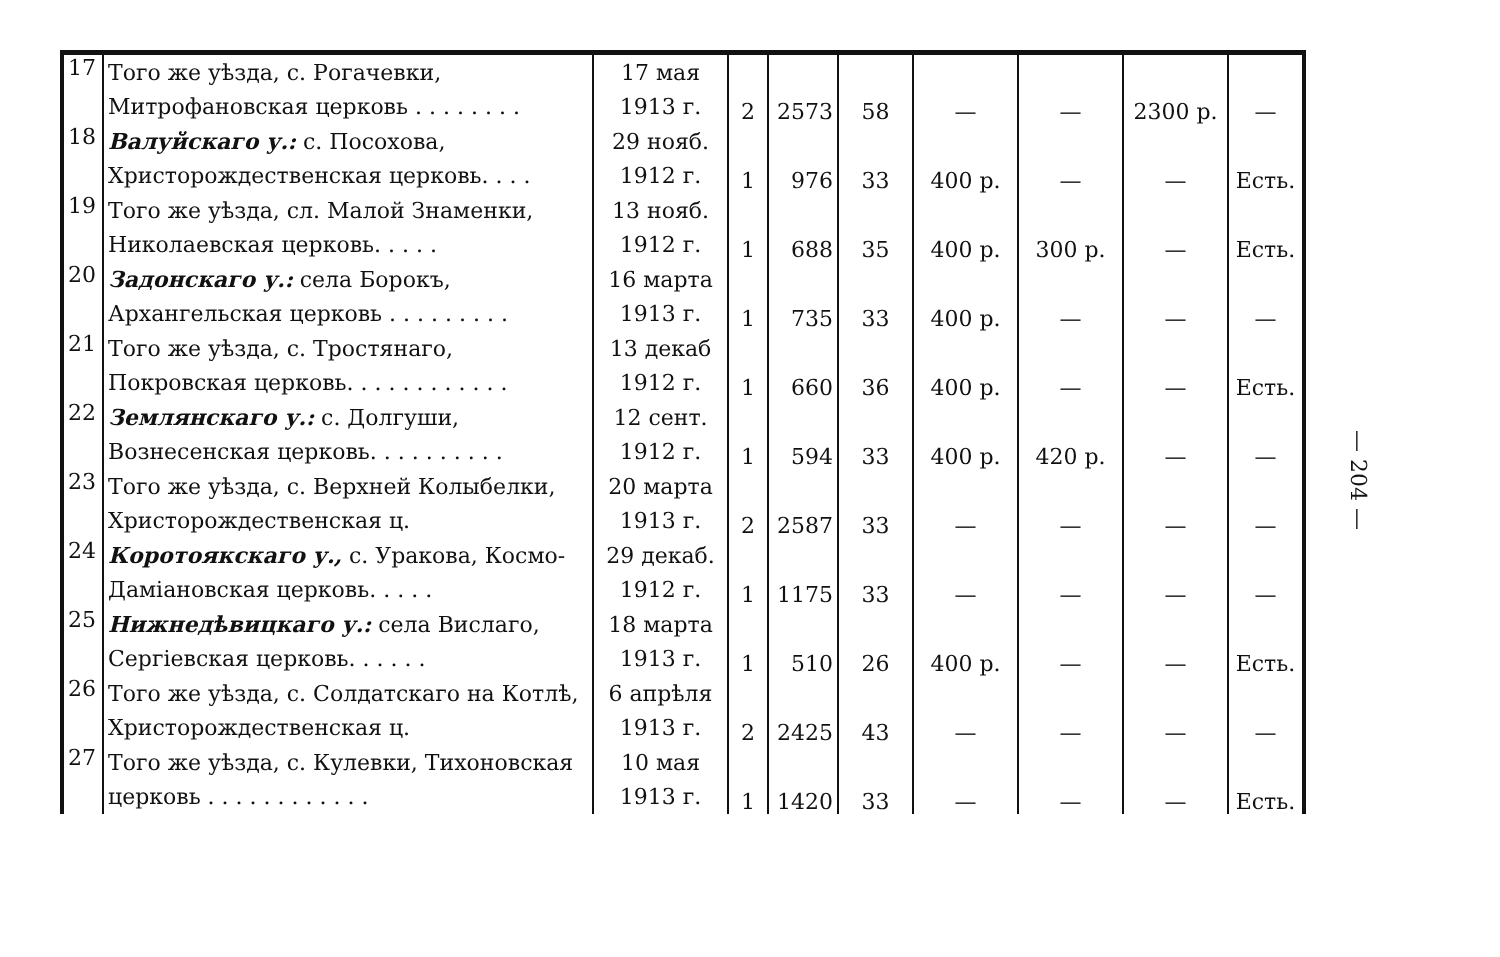| 17 | Того же уѣзда, с. Рогачевки, Митрофановская церковь . . . . . . . . | 17 мая 1913 г. | 2 | 2573 | 58 | — | — | 2300 р. | — |
| 18 | Валуйскаго у.: с. Посохова, Христорождественская церковь. . . . | 29 нояб. 1912 г. | 1 | 976 | 33 | 400 р. | — | — | Есть. |
| 19 | Того же уѣзда, сл. Малой Знаменки, Николаевская церковь. . . . . | 13 нояб. 1912 г. | 1 | 688 | 35 | 400 р. | 300 р. | — | Есть. |
| 20 | Задонскаго у.: села Борокъ, Архангельская церковь . . . . . . . . . | 16 марта 1913 г. | 1 | 735 | 33 | 400 р. | — | — | — |
| 21 | Того же уѣзда, с. Тростянаго, Покровская церковь. . . . . . . . . . . . | 13 декаб 1912 г. | 1 | 660 | 36 | 400 р. | — | — | Есть. |
| 22 | Землянскаго у.: с. Долгуши, Вознесенская церковь. . . . . . . . . . | 12 сент. 1912 г. | 1 | 594 | 33 | 400 р. | 420 р. | — | — |
| 23 | Того же уѣзда, с. Верхней Колыбелки, Христорождественская ц. | 20 марта 1913 г. | 2 | 2587 | 33 | — | — | — | — |
| 24 | Коротоякскаго у., с. Уракова, Космо-Даміановская церковь. . . . . | 29 декаб. 1912 г. | 1 | 1175 | 33 | — | — | — | — |
| 25 | Нижнедѣвицкаго у.: села Вислаго, Сергіевская церковь. . . . . . | 18 марта 1913 г. | 1 | 510 | 26 | 400 р. | — | — | Есть. |
| 26 | Того же уѣзда, с. Солдатскаго на Котлѣ, Христорождественская ц. | 6 апрѣля 1913 г. | 2 | 2425 | 43 | — | — | — | — |
| 27 | Того же уѣзда, с. Кулевки, Тихоновская церковь . . . . . . . . . . . . | 10 мая 1913 г. | 1 | 1420 | 33 | — | — | — | Есть. |
— 204 —